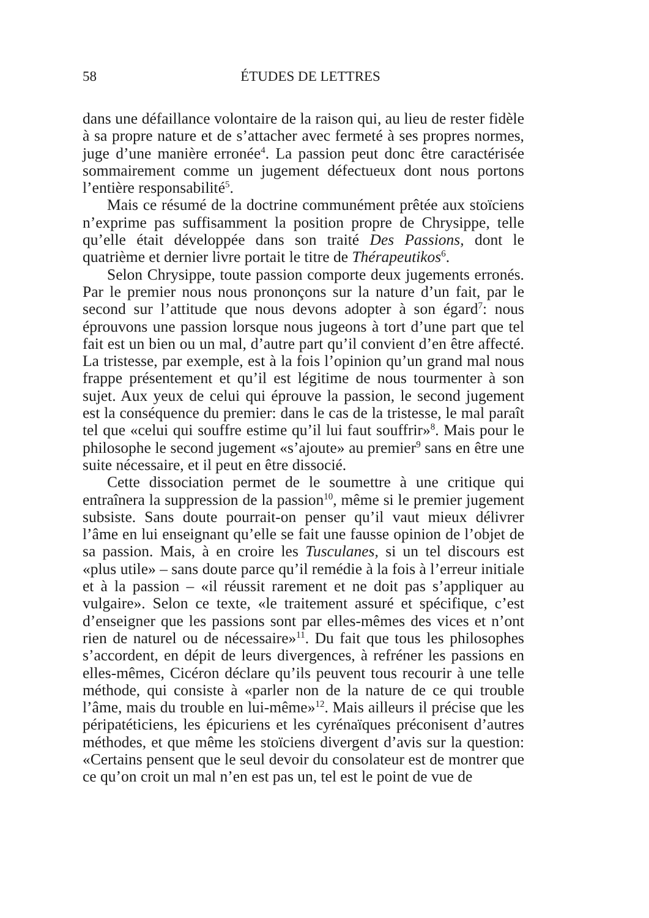58
ÉTUDES DE LETTRES
dans une défaillance volontaire de la raison qui, au lieu de rester fidèle à sa propre nature et de s’attacher avec fermeté à ses propres normes, juge d’une manière erronée<sup>4</sup>. La passion peut donc être caractérisée sommairement comme un jugement défectueux dont nous portons l’entière responsabilité<sup>5</sup>.
Mais ce résumé de la doctrine communément prêtée aux stoïciens n’exprime pas suffisamment la position propre de Chrysippe, telle qu’elle était développée dans son traité Des Passions, dont le quatrième et dernier livre portait le titre de Thérapeutikos<sup>6</sup>.
Selon Chrysippe, toute passion comporte deux jugements erronés. Par le premier nous nous prononçons sur la nature d’un fait, par le second sur l’attitude que nous devons adopter à son égard<sup>7</sup>: nous éprouvons une passion lorsque nous jugeons à tort d’une part que tel fait est un bien ou un mal, d’autre part qu’il convient d’en être affecté. La tristesse, par exemple, est à la fois l’opinion qu’un grand mal nous frappe présentement et qu’il est légitime de nous tourmenter à son sujet. Aux yeux de celui qui éprouve la passion, le second jugement est la conséquence du premier: dans le cas de la tristesse, le mal paraît tel que «celui qui souffre estime qu’il lui faut souffrir»<sup>8</sup>. Mais pour le philosophe le second jugement «s’ajoute» au premier<sup>9</sup> sans en être une suite nécessaire, et il peut en être dissocié.
Cette dissociation permet de le soumettre à une critique qui entraînera la suppression de la passion<sup>10</sup>, même si le premier jugement subsiste. Sans doute pourrait-on penser qu’il vaut mieux délivrer l’âme en lui enseignant qu’elle se fait une fausse opinion de l’objet de sa passion. Mais, à en croire les Tusculanes, si un tel discours est «plus utile» – sans doute parce qu’il remédie à la fois à l’erreur initiale et à la passion – «il réussit rarement et ne doit pas s’appliquer au vulgaire». Selon ce texte, «le traitement assuré et spécifique, c’est d’enseigner que les passions sont par elles-mêmes des vices et n’ont rien de naturel ou de nécessaire»<sup>11</sup>. Du fait que tous les philosophes s’accordent, en dépit de leurs divergences, à refréner les passions en elles-mêmes, Cicéron déclare qu’ils peuvent tous recourir à une telle méthode, qui consiste à «parler non de la nature de ce qui trouble l’âme, mais du trouble en lui-même»<sup>12</sup>. Mais ailleurs il précise que les péripatéticiens, les épicuriens et les cyrénaïques préconisent d’autres méthodes, et que même les stoïciens divergent d’avis sur la question: «Certains pensent que le seul devoir du consolateur est de montrer que ce qu’on croit un mal n’en est pas un, tel est le point de vue de